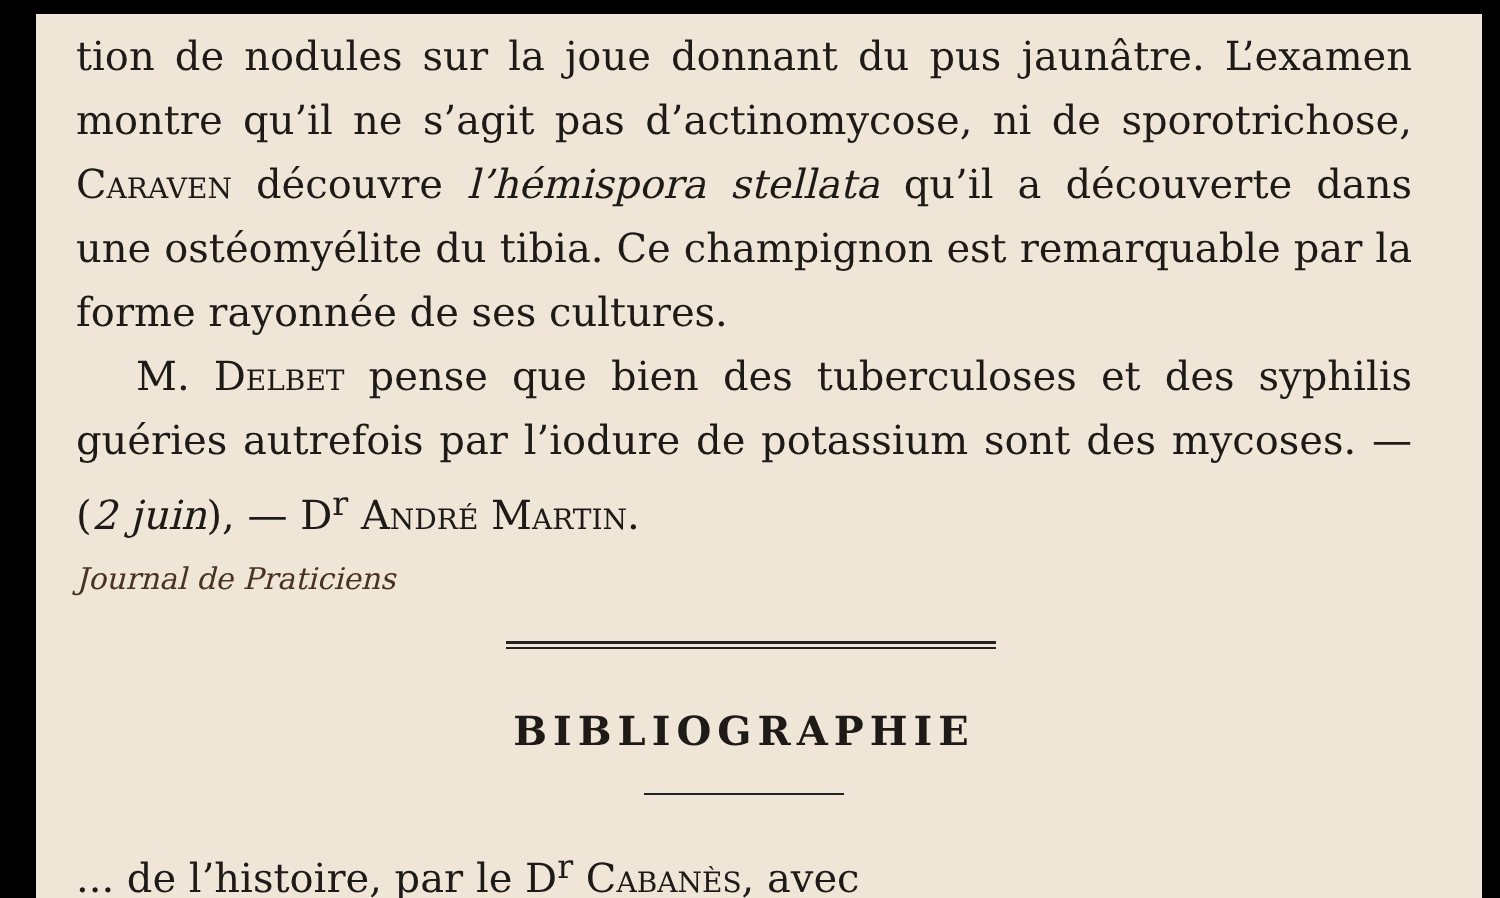tion de nodules sur la joue donnant du pus jaunâtre. L’examen montre qu’il ne s’agit pas d’actinomycose, ni de sporotrichose, Caraven découvre l’hémispora stellata qu’il a découverte dans une ostéomyélite du tibia. Ce champignon est remarquable par la forme rayonnée de ses cultures.
M. Delbet pense que bien des tuberculoses et des syphilis guéries autrefois par l’iodure de potassium sont des mycoses. — (2 juin), — D<sup>r</sup> André Martin.
Journal de Praticiens
BIBLIOGRAPHIE
... de l’histoire, par le D<sup>r</sup> Cabanès, avec